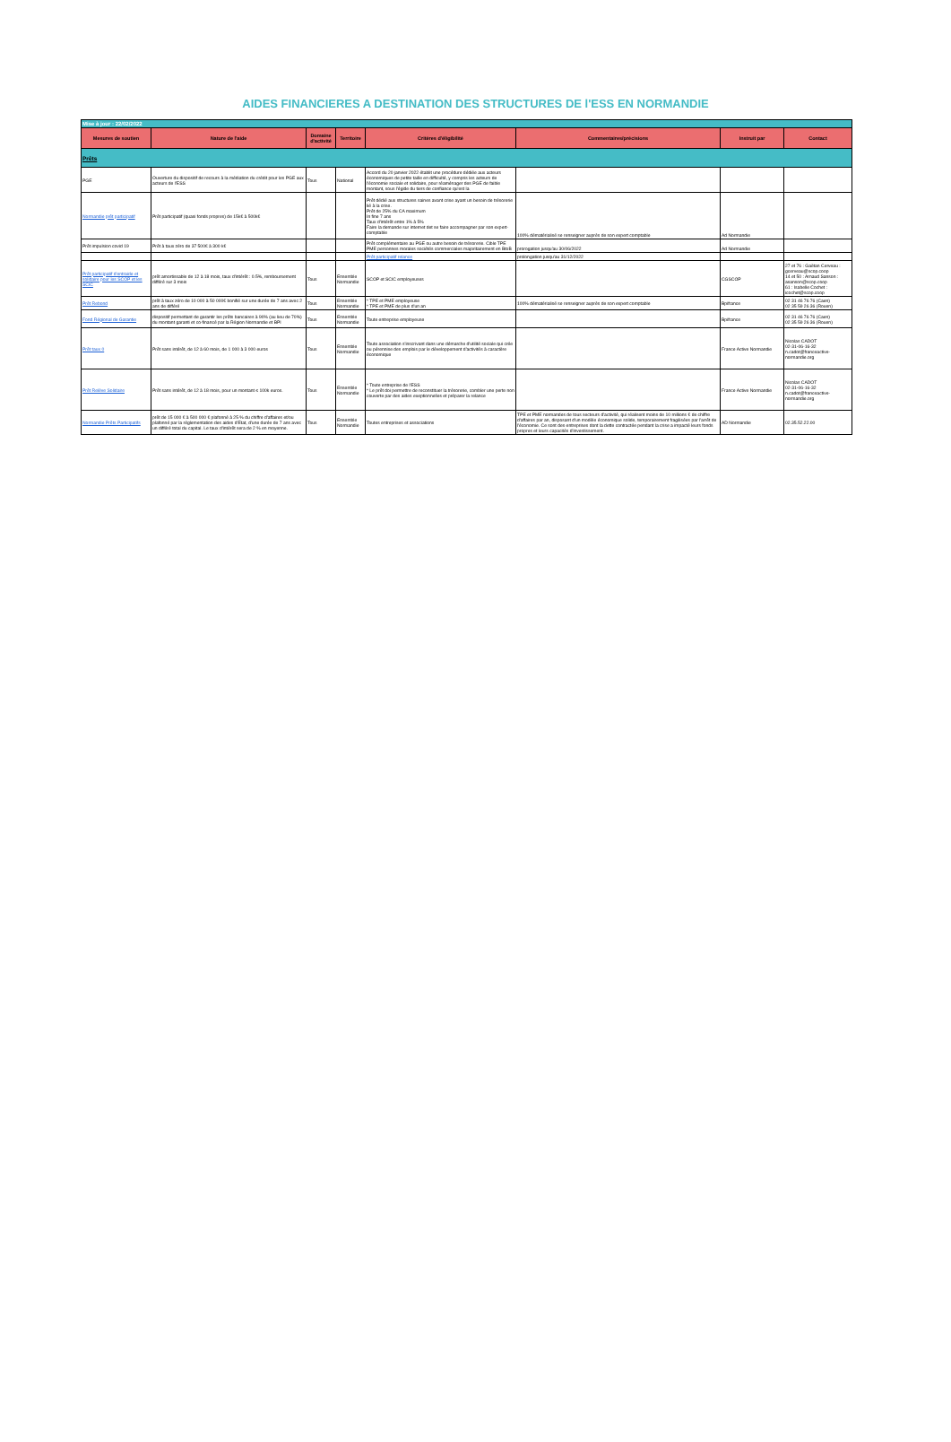AIDES FINANCIERES A DESTINATION DES STRUCTURES DE l'ESS EN NORMANDIE
| Mise à jour : 22/02/2022 | | | | | | | |
| Mesures de soutien | Nature de l'aide | Domaine d'activité | Territoire | Critères d'éligibilité | Commentaires/précisions | Instruit par | Contact |
| Prêts | | | | | | | |
| PGE | Ouverture du dispositif de recours à la médiation du crédit pour les PGE aux acteurs de l'ESS | Tous | National | Accord du 20 janvier 2022 établit une procédure dédiée aux acteurs économiques de petite taille en difficulté, y compris les acteurs de l'économie sociale et solidaire, pour réaménager des PGE de faible montant, sous l'égide du tiers de confiance qu'est la | | | |
| Normandie prêt participatif | Prêt participatif (quasi fonds propres) de 15k€ à 500k€ | | | Prêt dédié aux structures saines avant crise ayant un besoin de trésorerie lié à la crise. Prêt de 25% du CA maximum In fine 7 ans Taux d'intérêt entre 1% à 5% Faire la demande sur internet det se faire accompagner par son expert-comptable | 100% dématérialisé se renseigner auprès de son expert comptable | Ad Normandie | |
| Prêt impulsion covid 19 | Prêt à taux zéro de 37 500€ à 300 k€ | | | Prêt complémentaire au PGE ou autre besoin de trésorerie. Cible TPE PME personnes morales sociétés commerciales majoritairement en BtoB | prorogation jusqu'au 30/06/2022 | Ad Normandie | |
| | | | | Prêt participatif relance | prolongation jusqu'au 31/12/2022 | | |
| Prêt participatif d'entraide et solidaire pour les SCOP et les SCIC | prêt amortissable de 12 à 18 mois, taux d'intérêt : 0.5%, remboursement différé sur 3 mois | Tous | Ensemble Normandie | SCOP et SCIC employeuses | | CGSCOP | 27 et 76 : Gaëtan Cerveau : gcerveau@scop.coop 14 et 50 : Arnaud Sanson : asanson@scop.coop 61 : Isabelle Cochet : icochet@scop.coop |
| Prêt Rebond | prêt à taux zéro de 10 000 à 50 000€ bonifié sur une durée de 7 ans avec 2 ans de différé | Tous | Ensemble Normandie | * TPE et PME employeuse * TPE et PME de plus d'un an | 100% dématérialisé se renseigner auprès de son expert comptable | Bpifrance | 02 31 46 76 76 (Caen) 02 35 59 26 36 (Rouen) |
| Fond Régional de Garantie | dispositif permettant de garantir les prêts bancaires à 90% (au lieu de 70%) du montant garanti et co-financé par la Région Normandie et BPI | Tous | Ensemble Normandie | Toute entreprise employeuse | | Bpifrance | 02 31 46 76 76 (Caen) 02 35 59 26 36 (Rouen) |
| Prêt taux 0 | Prêt sans intérêt, de 12 à 60 mois, de 1 000 à 3 000 euros | Tous | Ensemble Normandie | Toute association s'inscrivant dans une démarche d'utilité sociale qui crée ou pérennise des emplois par le développement d'activités à caractère économique | | France Active Normandie | Nicolas CADOT 02-31-06-16-32 n.cadot@franceactive-normandie.org |
| Prêt Relève Solidaire | Prêt sans intérêt, de 12 à 18 mois, pour un montant ≤ 100k euros. | Tous | Ensemble Normandie | * Toute entreprise de l'ESS * Le prêt doi permettre de reconstituer la trésorerie, combler une perte non couverte par des aides exeptionnelles et préparer la relance | | France Active Normandie | Nicolas CADOT 02-31-06-16-32 n.cadot@franceactive-normandie.org |
| Normandie Prêts Participatifs | prêt de 15 000 € à 500 000 € plafonné à 25 % du chiffre d'affaires et/ou plafonné par la réglementation des aides d'Etat, d'une durée de 7 ans avec un différé total du capital. Le taux d'intérêt sera de 2 % en moyenne. | Tous | Ensemble Normandie | Toutes entreprises et associations | TPE et PME normandes de tous secteurs d'activité, qui réalisent moins de 10 millions € de chiffre d'affaires par an, disposant d'un modèle économique solide, temporairement fragilisées par l'arrêt de l'économie. Ce sont des entreprises dont la dette contractée pendant la crise a impacté leurs fonds propres et leurs capacités d'investissement. | AD Normandie | 02.35.52.22.00 |